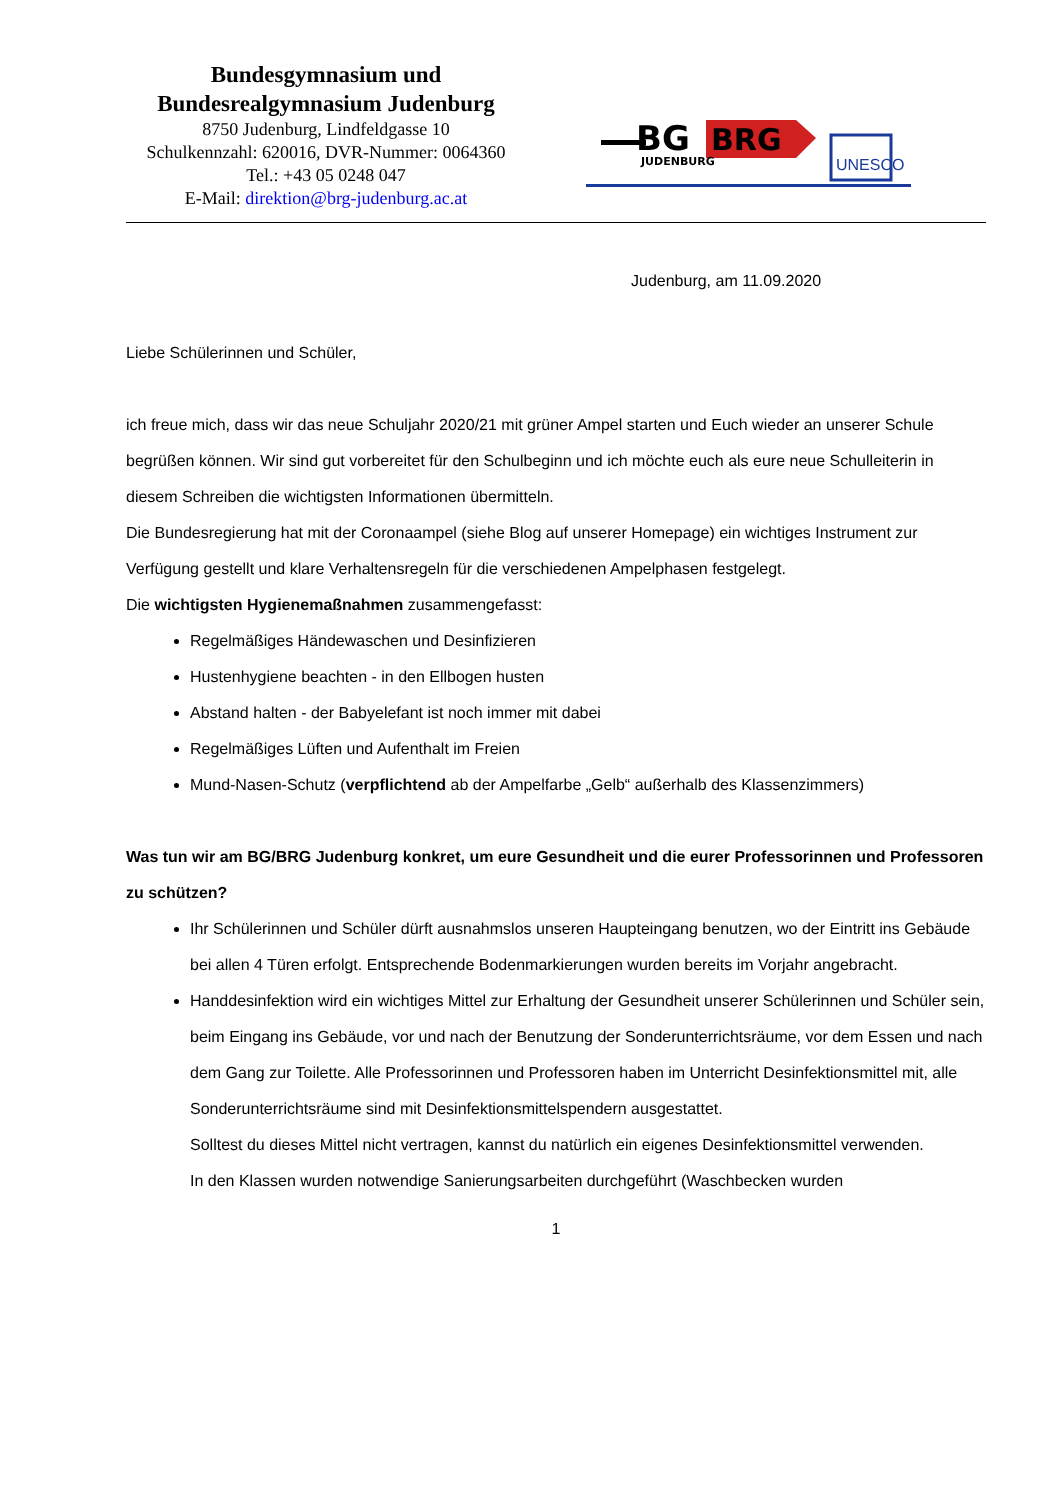Bundesgymnasium und
Bundesrealgymnasium Judenburg
8750 Judenburg, Lindfeldgasse 10
Schulkennzahl: 620016, DVR-Nummer: 0064360
Tel.: +43 05 0248 047
E-Mail: direktion@brg-judenburg.ac.at
BG
BRG
JUDENBURG
UNESCO
Judenburg, am 11.09.2020
Liebe Schülerinnen und Schüler,
ich freue mich, dass wir das neue Schuljahr 2020/21 mit grüner Ampel starten und Euch wieder an unserer Schule begrüßen können. Wir sind gut vorbereitet für den Schulbeginn und ich möchte euch als eure neue Schulleiterin in diesem Schreiben die wichtigsten Informationen übermitteln.
Die Bundesregierung hat mit der Coronaampel (siehe Blog auf unserer Homepage) ein wichtiges Instrument zur Verfügung gestellt und klare Verhaltensregeln für die verschiedenen Ampelphasen festgelegt.
Die wichtigsten Hygienemaßnahmen zusammengefasst:
Regelmäßiges Händewaschen und Desinfizieren
Hustenhygiene beachten - in den Ellbogen husten
Abstand halten - der Babyelefant ist noch immer mit dabei
Regelmäßiges Lüften und Aufenthalt im Freien
Mund-Nasen-Schutz (verpflichtend ab der Ampelfarbe „Gelb“ außerhalb des Klassenzimmers)
Was tun wir am BG/BRG Judenburg konkret, um eure Gesundheit und die eurer Professorinnen und Professoren zu schützen?
Ihr Schülerinnen und Schüler dürft ausnahmslos unseren Haupteingang benutzen, wo der Eintritt ins Gebäude bei allen 4 Türen erfolgt. Entsprechende Bodenmarkierungen wurden bereits im Vorjahr angebracht.
Handdesinfektion wird ein wichtiges Mittel zur Erhaltung der Gesundheit unserer Schülerinnen und Schüler sein, beim Eingang ins Gebäude, vor und nach der Benutzung der Sonderunterrichtsräume, vor dem Essen und nach dem Gang zur Toilette. Alle Professorinnen und Professoren haben im Unterricht Desinfektionsmittel mit, alle Sonderunterrichtsräume sind mit Desinfektionsmittelspendern ausgestattet.
Solltest du dieses Mittel nicht vertragen, kannst du natürlich ein eigenes Desinfektionsmittel verwenden.
In den Klassen wurden notwendige Sanierungsarbeiten durchgeführt (Waschbecken wurden
1